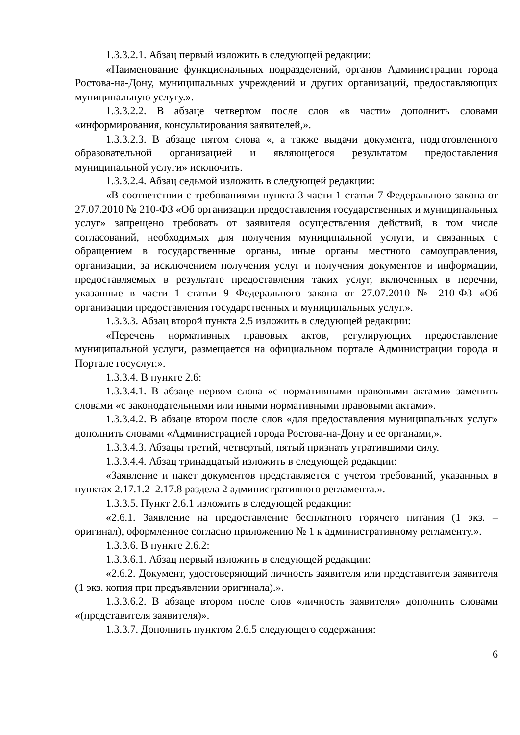1.3.3.2.1. Абзац первый изложить в следующей редакции:
«Наименование функциональных подразделений, органов Администрации города Ростова-на-Дону, муниципальных учреждений и других организаций, предоставляющих муниципальную услугу.».
1.3.3.2.2. В абзаце четвертом после слов «в части» дополнить словами «информирования, консультирования заявителей,».
1.3.3.2.3. В абзаце пятом слова «, а также выдачи документа, подготовленного образовательной организацией и являющегося результатом предоставления муниципальной услуги» исключить.
1.3.3.2.4. Абзац седьмой изложить в следующей редакции:
«В соответствии с требованиями пункта 3 части 1 статьи 7 Федерального закона от 27.07.2010 № 210-ФЗ «Об организации предоставления государственных и муниципальных услуг» запрещено требовать от заявителя осуществления действий, в том числе согласований, необходимых для получения муниципальной услуги, и связанных с обращением в государственные органы, иные органы местного самоуправления, организации, за исключением получения услуг и получения документов и информации, предоставляемых в результате предоставления таких услуг, включенных в перечни, указанные в части 1 статьи 9 Федерального закона от 27.07.2010 № 210-ФЗ «Об организации предоставления государственных и муниципальных услуг.».
1.3.3.3. Абзац второй пункта 2.5 изложить в следующей редакции:
«Перечень нормативных правовых актов, регулирующих предоставление муниципальной услуги, размещается на официальном портале Администрации города и Портале госуслуг.».
1.3.3.4. В пункте 2.6:
1.3.3.4.1. В абзаце первом слова «с нормативными правовыми актами» заменить словами «с законодательными или иными нормативными правовыми актами».
1.3.3.4.2. В абзаце втором после слов «для предоставления муниципальных услуг» дополнить словами «Администрацией города Ростова-на-Дону и ее органами,».
1.3.3.4.3. Абзацы третий, четвертый, пятый признать утратившими силу.
1.3.3.4.4. Абзац тринадцатый изложить в следующей редакции:
«Заявление и пакет документов представляется с учетом требований, указанных в пунктах 2.17.1.2–2.17.8 раздела 2 административного регламента.».
1.3.3.5. Пункт 2.6.1 изложить в следующей редакции:
«2.6.1. Заявление на предоставление бесплатного горячего питания (1 экз. – оригинал), оформленное согласно приложению № 1 к административному регламенту.».
1.3.3.6. В пункте 2.6.2:
1.3.3.6.1. Абзац первый изложить в следующей редакции:
«2.6.2. Документ, удостоверяющий личность заявителя или представителя заявителя (1 экз. копия при предъявлении оригинала).».
1.3.3.6.2. В абзаце втором после слов «личность заявителя» дополнить словами «(представителя заявителя)».
1.3.3.7. Дополнить пунктом 2.6.5 следующего содержания:
6